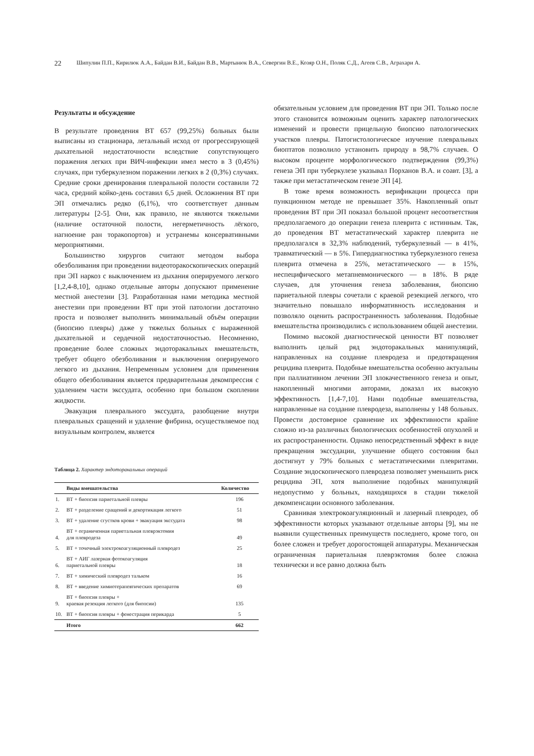22 Шипулин П.П., Кирилюк А.А., Байдан В.И., Байдан В.В., Мартынюк В.А., Севергин В.Е., Козяр О.Н., Поляк С.Д., Агеев С.В., Аграхари А.
Результаты и обсуждение
В результате проведения ВТ 657 (99,25%) больных были выписаны из стационара, летальный исход от прогрессирующей дыхательной недостаточности вследствие сопутствующего поражения легких при ВИЧ-инфекции имел место в 3 (0,45%) случаях, при туберкулезном поражении легких в 2 (0,3%) случаях. Средние сроки дренирования плевральной полости составили 72 часа, средний койко-день составил 6,5 дней. Осложнения ВТ при ЭП отмечались редко (6,1%), что соответствует данным литературы [2-5]. Они, как правило, не являются тяжелыми (наличие остаточной полости, негерметичность лёгкого, нагноение ран торакопортов) и устранемы консервативными мероприятиями.
Большинство хирургов считают методом выбора обезболивания при проведении видеоторакоскопических операций при ЭП наркоз с выключением из дыхания оперируемого легкого [1,2,4-8,10], однако отдельные авторы допускают применение местной анестезии [3]. Разработанная нами методика местной анестезии при проведении ВТ при этой патологии достаточно проста и позволяет выполнить минимальный объём операции (биопсию плевры) даже у тяжелых больных с выраженной дыхательной и сердечной недостаточностью. Несомненно, проведение более сложных эндоторакальных вмешательств, требует общего обезболивания и выключения оперируемого легкого из дыхания. Непременным условием для применения общего обезболивания является предварительная декомпрессия с удалением части экссудата, особенно при большом скоплении жидкости.
Эвакуация плеврального экссудата, разобщение внутри плевральных сращений и удаление фибрина, осуществляемое под визуальным контролем, является
Таблица 2. Характер эндоторакальных операций
| | Виды вмешательства | Количество |
| --- | --- | --- |
| 1. | ВТ + биопсия париетальной плевры | 196 |
| 2. | ВТ + разделение сращений и декортикация легкого | 51 |
| 3. | ВТ + удаление сгустков крови + эвакуация экссудата | 98 |
| 4. | ВТ + ограниченная париетальная плеврэктомия для плевродеза | 49 |
| 5. | ВТ + точечный электрокоагуляционный плевродез | 25 |
| 6. | ВТ + АИГ лазерная фотокоагуляция париетальной плевры | 18 |
| 7. | ВТ + химический плевродез тальком | 16 |
| 8. | ВТ + введение химиотерапевтических препаратов | 69 |
| 9. | ВТ + биопсия плевры + краевая резекция легкого (для биопсии) | 135 |
| 10. | ВТ + биопсия плевры + фенестрация перикарда | 5 |
| | Итого | 662 |
обязательным условием для проведения ВТ при ЭП. Только после этого становится возможным оценить характер патологических изменений и провести прицельную биопсию патологических участков плевры. Патогистологическое изучение плевральных биоптатов позволило установить природу в 98,7% случаев. О высоком проценте морфологического подтверждения (99,3%) генеза ЭП при туберкулезе указывал Порханов В.А. и соавт. [3], а также при метастатическом генезе ЭП [4].
В тоже время возможность верификации процесса при пункционном методе не превышает 35%. Накопленный опыт проведения ВТ при ЭП показал большой процент несоответствия предполагаемого до операции генеза плеврита с истинным. Так, до проведения ВТ метастатический характер плеврита не предполагался в 32,3% наблюдений, туберкулезный — в 41%, травматический — в 5%. Гипердиагностика туберкулезного генеза плеврита отмечена в 25%, метастатического — в 15%, неспецифического метапневмонического — в 18%. В ряде случаев, для уточнения генеза заболевания, биопсию париетальной плевры сочетали с краевой резекцией легкого, что значительно повышало информативность исследования и позволяло оценить распространенность заболевания. Подобные вмешательства производились с использованием общей анестезии.
Помимо высокой диагностической ценности ВТ позволяет выполнить целый ряд эндоторакальных манипуляций, направленных на создание плевродеза и предотвращения рецидива плеврита. Подобные вмешательства особенно актуальны при паллиативном лечении ЭП злокачественного генеза и опыт, накопленный многими авторами, доказал их высокую эффективность [1,4-7,10]. Нами подобные вмешательства, направленные на создание плевродеза, выполнены у 148 больных. Провести достоверное сравнение их эффективности крайне сложно из-за различных биологических особенностей опухолей и их распространенности. Однако непосредственный эффект в виде прекращения экссудации, улучшение общего состояния был достигнут у 79% больных с метастатическими плевритами. Создание эндоскопического плевродеза позволяет уменьшить риск рецидива ЭП, хотя выполнение подобных манипуляций недопустимо у больных, находящихся в стадии тяжелой декомпенсации основного заболевания.
Сравнивая электрокоагуляционный и лазерный плевродез, об эффективности которых указывают отдельные авторы [9], мы не выявили существенных преимуществ последнего, кроме того, он более сложен и требует дорогостоящей аппаратуры. Механическая ограниченная париетальная плеврэктомия более сложна технически и все равно должна быть